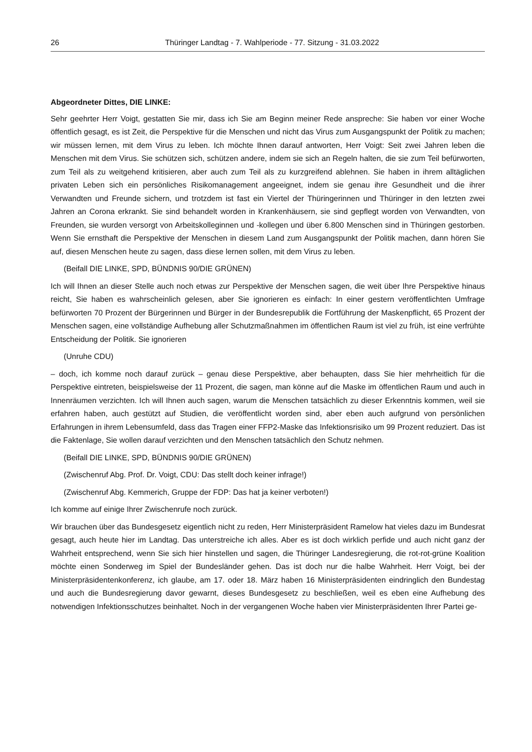26 Thüringer Landtag - 7. Wahlperiode - 77. Sitzung - 31.03.2022
Abgeordneter Dittes, DIE LINKE:
Sehr geehrter Herr Voigt, gestatten Sie mir, dass ich Sie am Beginn meiner Rede anspreche: Sie haben vor einer Woche öffentlich gesagt, es ist Zeit, die Perspektive für die Menschen und nicht das Virus zum Ausgangspunkt der Politik zu machen; wir müssen lernen, mit dem Virus zu leben. Ich möchte Ihnen darauf antworten, Herr Voigt: Seit zwei Jahren leben die Menschen mit dem Virus. Sie schützen sich, schützen andere, indem sie sich an Regeln halten, die sie zum Teil befürworten, zum Teil als zu weitgehend kritisieren, aber auch zum Teil als zu kurzgreifend ablehnen. Sie haben in ihrem alltäglichen privaten Leben sich ein persönliches Risikomanagement angeeignet, indem sie genau ihre Gesundheit und die ihrer Verwandten und Freunde sichern, und trotzdem ist fast ein Viertel der Thüringerinnen und Thüringer in den letzten zwei Jahren an Corona erkrankt. Sie sind behandelt worden in Krankenhäusern, sie sind gepflegt worden von Verwandten, von Freunden, sie wurden versorgt von Arbeitskolleginnen und -kollegen und über 6.800 Menschen sind in Thüringen gestorben. Wenn Sie ernsthaft die Perspektive der Menschen in diesem Land zum Ausgangspunkt der Politik machen, dann hören Sie auf, diesen Menschen heute zu sagen, dass diese lernen sollen, mit dem Virus zu leben.
(Beifall DIE LINKE, SPD, BÜNDNIS 90/DIE GRÜNEN)
Ich will Ihnen an dieser Stelle auch noch etwas zur Perspektive der Menschen sagen, die weit über Ihre Perspektive hinaus reicht, Sie haben es wahrscheinlich gelesen, aber Sie ignorieren es einfach: In einer gestern veröffentlichten Umfrage befürworten 70 Prozent der Bürgerinnen und Bürger in der Bundesrepublik die Fortführung der Maskenpflicht, 65 Prozent der Menschen sagen, eine vollständige Aufhebung aller Schutzmaßnahmen im öffentlichen Raum ist viel zu früh, ist eine verfrühte Entscheidung der Politik. Sie ignorieren
(Unruhe CDU)
– doch, ich komme noch darauf zurück – genau diese Perspektive, aber behaupten, dass Sie hier mehrheitlich für die Perspektive eintreten, beispielsweise der 11 Prozent, die sagen, man könne auf die Maske im öffentlichen Raum und auch in Innenräumen verzichten. Ich will Ihnen auch sagen, warum die Menschen tatsächlich zu dieser Erkenntnis kommen, weil sie erfahren haben, auch gestützt auf Studien, die veröffentlicht worden sind, aber eben auch aufgrund von persönlichen Erfahrungen in ihrem Lebensumfeld, dass das Tragen einer FFP2-Maske das Infektionsrisiko um 99 Prozent reduziert. Das ist die Faktenlage, Sie wollen darauf verzichten und den Menschen tatsächlich den Schutz nehmen.
(Beifall DIE LINKE, SPD, BÜNDNIS 90/DIE GRÜNEN)
(Zwischenruf Abg. Prof. Dr. Voigt, CDU: Das stellt doch keiner infrage!)
(Zwischenruf Abg. Kemmerich, Gruppe der FDP: Das hat ja keiner verboten!)
Ich komme auf einige Ihrer Zwischenrufe noch zurück.
Wir brauchen über das Bundesgesetz eigentlich nicht zu reden, Herr Ministerpräsident Ramelow hat vieles dazu im Bundesrat gesagt, auch heute hier im Landtag. Das unterstreiche ich alles. Aber es ist doch wirklich perfide und auch nicht ganz der Wahrheit entsprechend, wenn Sie sich hier hinstellen und sagen, die Thüringer Landesregierung, die rot-rot-grüne Koalition möchte einen Sonderweg im Spiel der Bundesländer gehen. Das ist doch nur die halbe Wahrheit. Herr Voigt, bei der Ministerpräsidentenkonferenz, ich glaube, am 17. oder 18. März haben 16 Ministerpräsidenten eindringlich den Bundestag und auch die Bundesregierung davor gewarnt, dieses Bundesgesetz zu beschließen, weil es eben eine Aufhebung des notwendigen Infektionsschutzes beinhaltet. Noch in der vergangenen Woche haben vier Ministerpräsidenten Ihrer Partei ge-